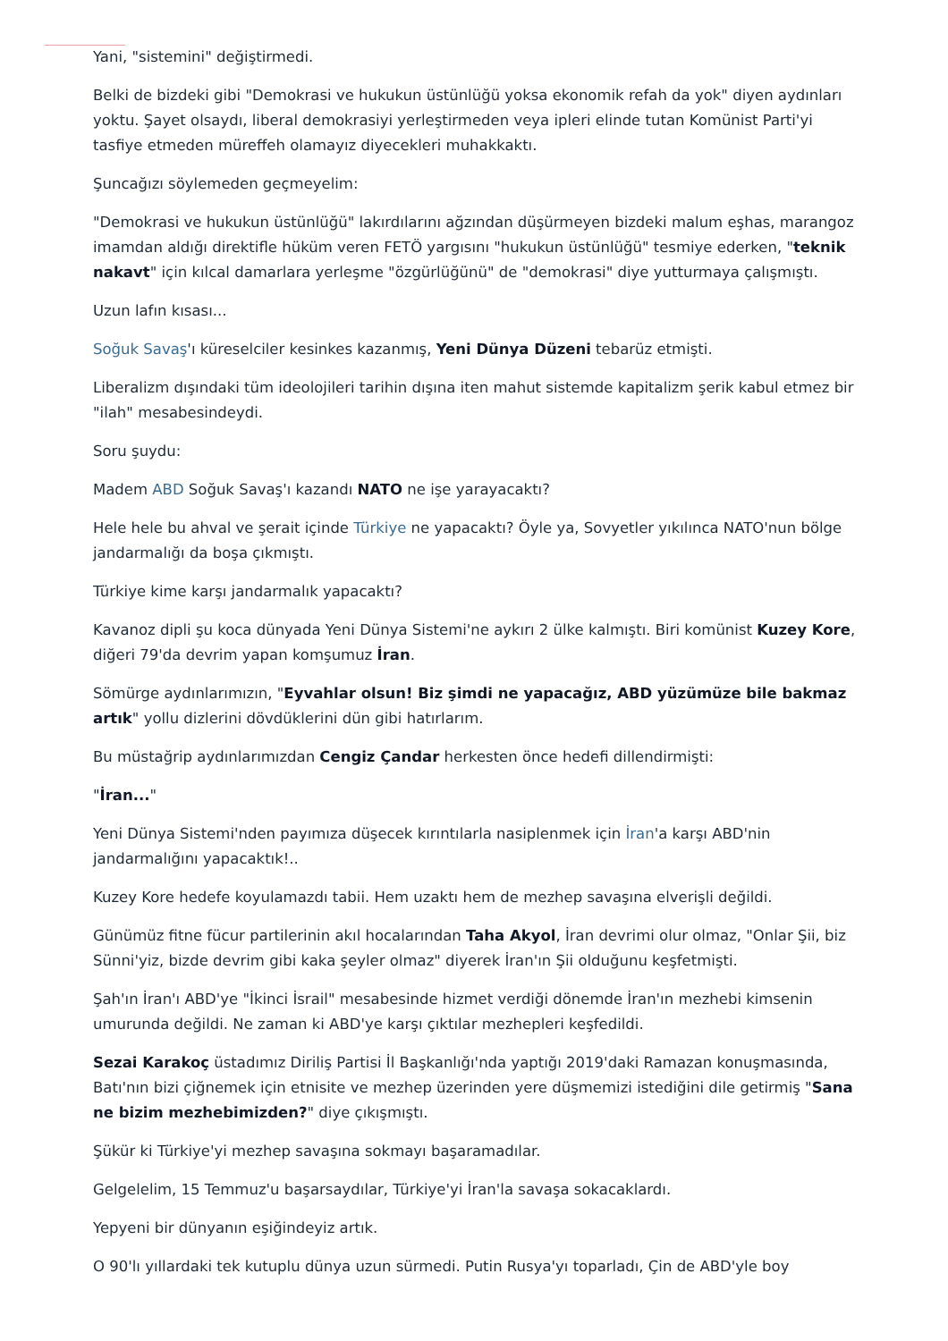Yani, "sistemini" değiştirmedi.
Belki de bizdeki gibi "Demokrasi ve hukukun üstünlüğü yoksa ekonomik refah da yok" diyen aydınları yoktu. Şayet olsaydı, liberal demokrasiyi yerleştirmeden veya ipleri elinde tutan Komünist Parti'yi tasfiye etmeden müreffeh olamayız diyecekleri muhakkaktı.
Şuncağızı söylemeden geçmeyelim:
"Demokrasi ve hukukun üstünlüğü" lakırdılarını ağzından düşürmeyen bizdeki malum eşhas, marangoz imamdan aldığı direktifle hüküm veren FETÖ yargısını "hukukun üstünlüğü" tesmiye ederken, "teknik nakavt" için kılcal damarlara yerleşme "özgürlüğünü" de "demokrasi" diye yutturmaya çalışmıştı.
Uzun lafın kısası...
Soğuk Savaş'ı küreselciler kesinkes kazanmış, Yeni Dünya Düzeni tebarüz etmişti.
Liberalizm dışındaki tüm ideolojileri tarihin dışına iten mahut sistemde kapitalizm şerik kabul etmez bir "ilah" mesabesindeydi.
Soru şuydu:
Madem ABD Soğuk Savaş'ı kazandı NATO ne işe yarayacaktı?
Hele hele bu ahval ve şerait içinde Türkiye ne yapacaktı? Öyle ya, Sovyetler yıkılınca NATO'nun bölge jandarmalığı da boşa çıkmıştı.
Türkiye kime karşı jandarmalık yapacaktı?
Kavanoz dipli şu koca dünyada Yeni Dünya Sistemi'ne aykırı 2 ülke kalmıştı. Biri komünist Kuzey Kore, diğeri 79'da devrim yapan komşumuz İran.
Sömürge aydınlarımızın, "Eyvahlar olsun! Biz şimdi ne yapacağız, ABD yüzümüze bile bakmaz artık" yollu dizlerini dövdüklerini dün gibi hatırlarım.
Bu müstağrip aydınlarımızdan Cengiz Çandar herkesten önce hedefi dillendirmişti:
"İran..."
Yeni Dünya Sistemi'nden payımıza düşecek kırıntılarla nasiplenmek için İran'a karşı ABD'nin jandarmalığını yapacaktık!..
Kuzey Kore hedefe koyulamazdı tabii. Hem uzaktı hem de mezhep savaşına elverişli değildi.
Günümüz fitne fücur partilerinin akıl hocalarından Taha Akyol, İran devrimi olur olmaz, "Onlar Şii, biz Sünni'yiz, bizde devrim gibi kaka şeyler olmaz" diyerek İran'ın Şii olduğunu keşfetmişti.
Şah'ın İran'ı ABD'ye "İkinci İsrail" mesabesinde hizmet verdiği dönemde İran'ın mezhebi kimsenin umurunda değildi. Ne zaman ki ABD'ye karşı çıktılar mezhepleri keşfedildi.
Sezai Karakoç üstadımız Diriliş Partisi İl Başkanlığı'nda yaptığı 2019'daki Ramazan konuşmasında, Batı'nın bizi çiğnemek için etnisite ve mezhep üzerinden yere düşmemizi istediğini dile getirmiş "Sana ne bizim mezhebimizden?" diye çıkışmıştı.
Şükür ki Türkiye'yi mezhep savaşına sokmayı başaramadılar.
Gelgelelim, 15 Temmuz'u başarsaydılar, Türkiye'yi İran'la savaşa sokacaklardı.
Yepyeni bir dünyanın eşiğindeyiz artık.
O 90'lı yıllardaki tek kutuplu dünya uzun sürmedi. Putin Rusya'yı toparladı, Çin de ABD'yle boy